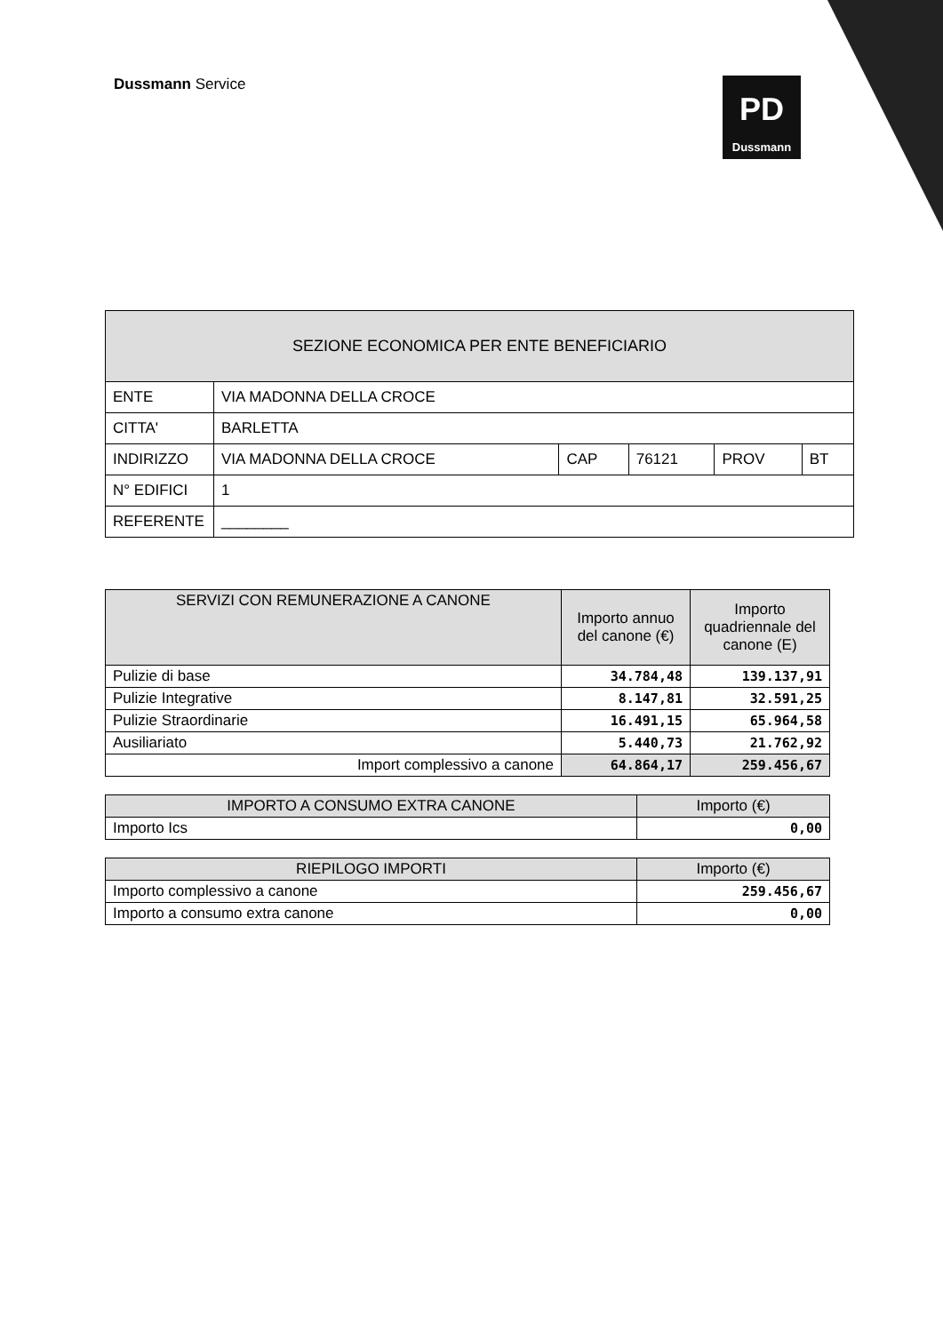Dussmann Service
PD
Dussmann
| SEZIONE ECONOMICA PER ENTE BENEFICIARIO | | | | | |
| --- | --- | --- | --- | --- | --- |
| ENTE | VIA MADONNA DELLA CROCE | | | | |
| CITTA' | BARLETTA | | | | |
| INDIRIZZO | VIA MADONNA DELLA CROCE | CAP | 76121 | PROV | BT |
| N° EDIFICI | 1 | | | | |
| REFERENTE | ________ | | | | |
| SERVIZI CON REMUNERAZIONE A CANONE | Importo annuo del canone (€) | Importo quadriennale del canone (E) |
| --- | --- | --- |
| Pulizie di base | 34.784,48 | 139.137,91 |
| Pulizie Integrative | 8.147,81 | 32.591,25 |
| Pulizie Straordinarie | 16.491,15 | 65.964,58 |
| Ausiliariato | 5.440,73 | 21.762,92 |
| Import complessivo a canone | 64.864,17 | 259.456,67 |
| IMPORTO A CONSUMO EXTRA CANONE | Importo (€) |
| --- | --- |
| Importo Ics | 0,00 |
| RIEPILOGO IMPORTI | Importo (€) |
| --- | --- |
| Importo complessivo a canone | 259.456,67 |
| Importo a consumo extra canone | 0,00 |